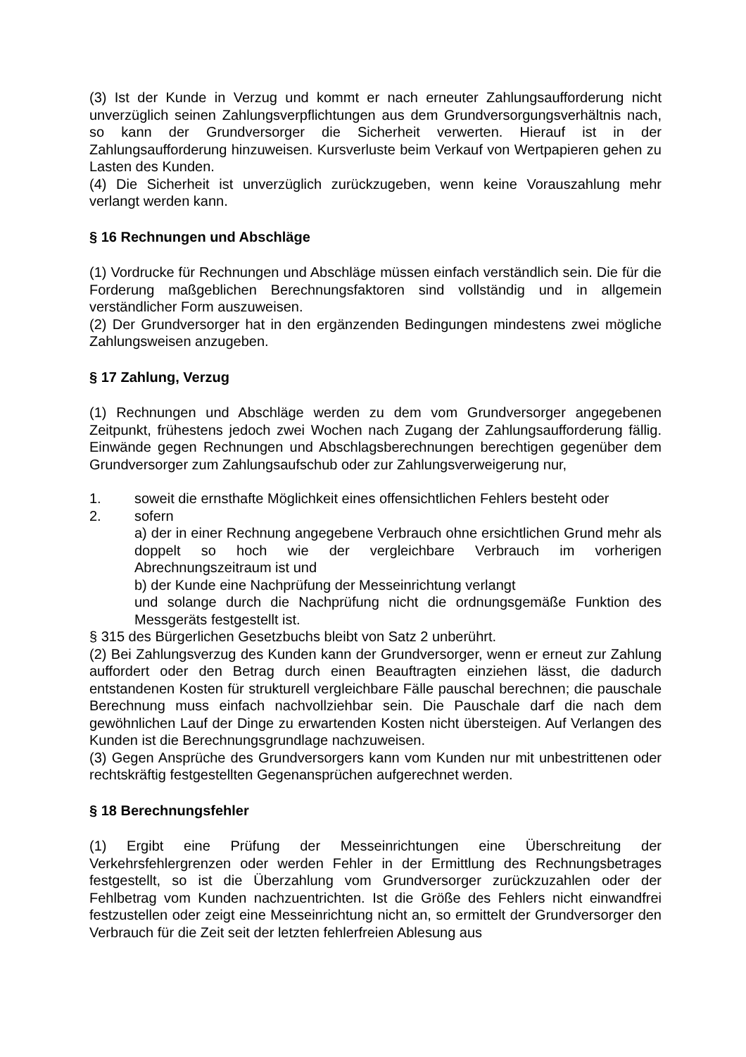(3) Ist der Kunde in Verzug und kommt er nach erneuter Zahlungsaufforderung nicht unverzüglich seinen Zahlungsverpflichtungen aus dem Grundversorgungsverhältnis nach, so kann der Grundversorger die Sicherheit verwerten. Hierauf ist in der Zahlungsaufforderung hinzuweisen. Kursverluste beim Verkauf von Wertpapieren gehen zu Lasten des Kunden.
(4) Die Sicherheit ist unverzüglich zurückzugeben, wenn keine Vorauszahlung mehr verlangt werden kann.
§ 16 Rechnungen und Abschläge
(1) Vordrucke für Rechnungen und Abschläge müssen einfach verständlich sein. Die für die Forderung maßgeblichen Berechnungsfaktoren sind vollständig und in allgemein verständlicher Form auszuweisen.
(2) Der Grundversorger hat in den ergänzenden Bedingungen mindestens zwei mögliche Zahlungsweisen anzugeben.
§ 17 Zahlung, Verzug
(1) Rechnungen und Abschläge werden zu dem vom Grundversorger angegebenen Zeitpunkt, frühestens jedoch zwei Wochen nach Zugang der Zahlungsaufforderung fällig. Einwände gegen Rechnungen und Abschlagsberechnungen berechtigen gegenüber dem Grundversorger zum Zahlungsaufschub oder zur Zahlungsverweigerung nur,
1. soweit die ernsthafte Möglichkeit eines offensichtlichen Fehlers besteht oder
2. sofern
a) der in einer Rechnung angegebene Verbrauch ohne ersichtlichen Grund mehr als doppelt so hoch wie der vergleichbare Verbrauch im vorherigen Abrechnungszeitraum ist und
b) der Kunde eine Nachprüfung der Messeinrichtung verlangt
und solange durch die Nachprüfung nicht die ordnungsgemäße Funktion des Messgeräts festgestellt ist.
§ 315 des Bürgerlichen Gesetzbuchs bleibt von Satz 2 unberührt.
(2) Bei Zahlungsverzug des Kunden kann der Grundversorger, wenn er erneut zur Zahlung auffordert oder den Betrag durch einen Beauftragten einziehen lässt, die dadurch entstandenen Kosten für strukturell vergleichbare Fälle pauschal berechnen; die pauschale Berechnung muss einfach nachvollziehbar sein. Die Pauschale darf die nach dem gewöhnlichen Lauf der Dinge zu erwartenden Kosten nicht übersteigen. Auf Verlangen des Kunden ist die Berechnungsgrundlage nachzuweisen.
(3) Gegen Ansprüche des Grundversorgers kann vom Kunden nur mit unbestrittenen oder rechtskräftig festgestellten Gegenansprüchen aufgerechnet werden.
§ 18 Berechnungsfehler
(1) Ergibt eine Prüfung der Messeinrichtungen eine Überschreitung der Verkehrsfehlergrenzen oder werden Fehler in der Ermittlung des Rechnungsbetrages festgestellt, so ist die Überzahlung vom Grundversorger zurückzuzahlen oder der Fehlbetrag vom Kunden nachzuentrichten. Ist die Größe des Fehlers nicht einwandfrei festzustellen oder zeigt eine Messeinrichtung nicht an, so ermittelt der Grundversorger den Verbrauch für die Zeit seit der letzten fehlerfreien Ablesung aus